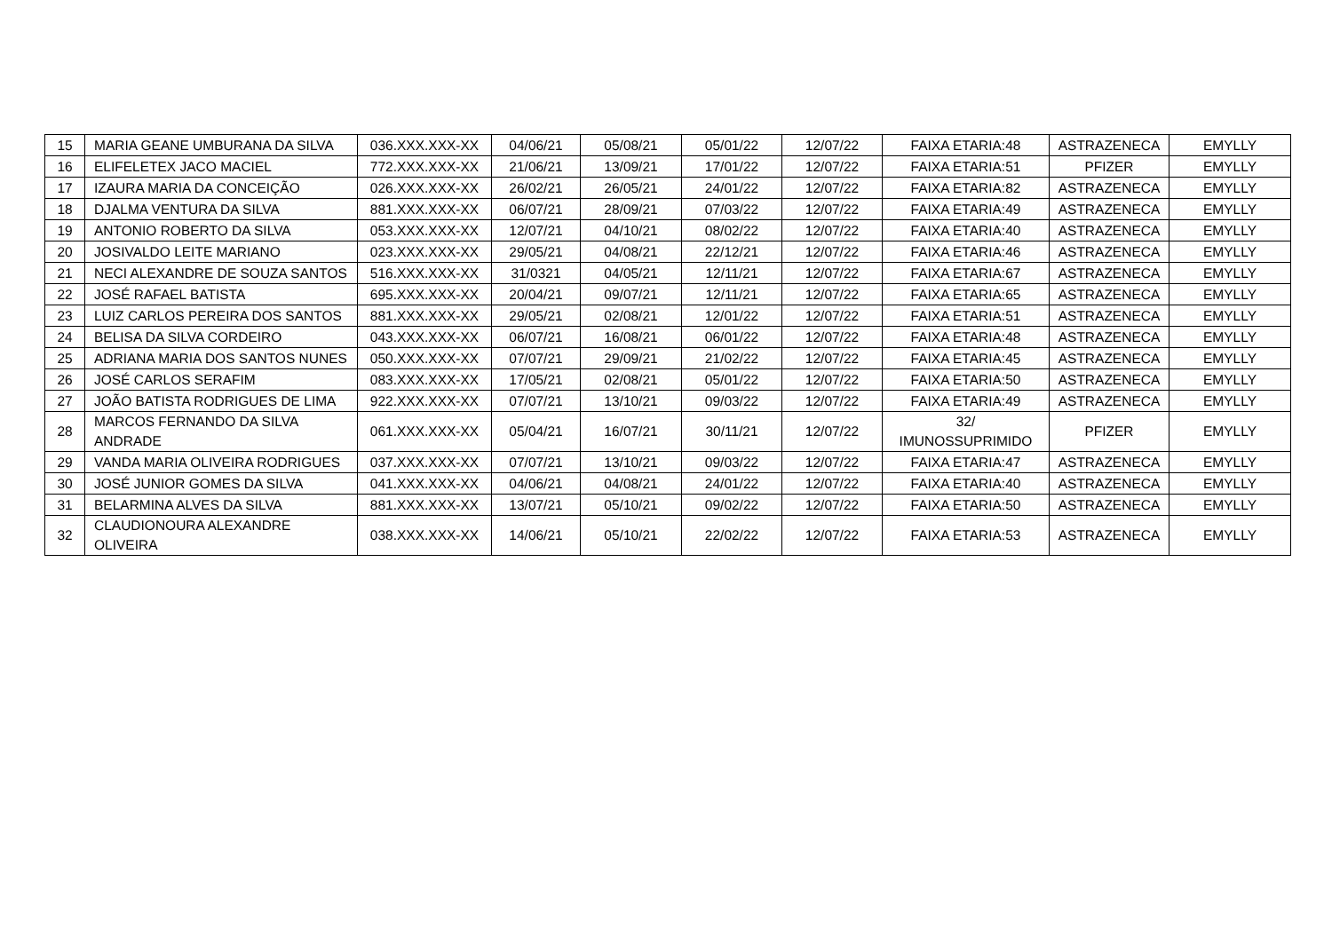| 15 | MARIA GEANE UMBURANA DA SILVA | 036.XXX.XXX-XX | 04/06/21 | 05/08/21 | 05/01/22 | 12/07/22 | FAIXA ETARIA:48 | ASTRAZENECA | EMYLLY |
| 16 | ELIFELETEX JACO MACIEL | 772.XXX.XXX-XX | 21/06/21 | 13/09/21 | 17/01/22 | 12/07/22 | FAIXA ETARIA:51 | PFIZER | EMYLLY |
| 17 | IZAURA MARIA DA CONCEIÇÃO | 026.XXX.XXX-XX | 26/02/21 | 26/05/21 | 24/01/22 | 12/07/22 | FAIXA ETARIA:82 | ASTRAZENECA | EMYLLY |
| 18 | DJALMA VENTURA DA SILVA | 881.XXX.XXX-XX | 06/07/21 | 28/09/21 | 07/03/22 | 12/07/22 | FAIXA ETARIA:49 | ASTRAZENECA | EMYLLY |
| 19 | ANTONIO ROBERTO DA SILVA | 053.XXX.XXX-XX | 12/07/21 | 04/10/21 | 08/02/22 | 12/07/22 | FAIXA ETARIA:40 | ASTRAZENECA | EMYLLY |
| 20 | JOSIVALDO LEITE MARIANO | 023.XXX.XXX-XX | 29/05/21 | 04/08/21 | 22/12/21 | 12/07/22 | FAIXA ETARIA:46 | ASTRAZENECA | EMYLLY |
| 21 | NECI ALEXANDRE DE SOUZA SANTOS | 516.XXX.XXX-XX | 31/0321 | 04/05/21 | 12/11/21 | 12/07/22 | FAIXA ETARIA:67 | ASTRAZENECA | EMYLLY |
| 22 | JOSÉ RAFAEL BATISTA | 695.XXX.XXX-XX | 20/04/21 | 09/07/21 | 12/11/21 | 12/07/22 | FAIXA ETARIA:65 | ASTRAZENECA | EMYLLY |
| 23 | LUIZ CARLOS PEREIRA DOS SANTOS | 881.XXX.XXX-XX | 29/05/21 | 02/08/21 | 12/01/22 | 12/07/22 | FAIXA ETARIA:51 | ASTRAZENECA | EMYLLY |
| 24 | BELISA DA SILVA CORDEIRO | 043.XXX.XXX-XX | 06/07/21 | 16/08/21 | 06/01/22 | 12/07/22 | FAIXA ETARIA:48 | ASTRAZENECA | EMYLLY |
| 25 | ADRIANA MARIA DOS SANTOS NUNES | 050.XXX.XXX-XX | 07/07/21 | 29/09/21 | 21/02/22 | 12/07/22 | FAIXA ETARIA:45 | ASTRAZENECA | EMYLLY |
| 26 | JOSÉ CARLOS SERAFIM | 083.XXX.XXX-XX | 17/05/21 | 02/08/21 | 05/01/22 | 12/07/22 | FAIXA ETARIA:50 | ASTRAZENECA | EMYLLY |
| 27 | JOÃO BATISTA RODRIGUES DE LIMA | 922.XXX.XXX-XX | 07/07/21 | 13/10/21 | 09/03/22 | 12/07/22 | FAIXA ETARIA:49 | ASTRAZENECA | EMYLLY |
| 28 | MARCOS FERNANDO DA SILVA ANDRADE | 061.XXX.XXX-XX | 05/04/21 | 16/07/21 | 30/11/21 | 12/07/22 | 32/ IMUNOSSUPRIMIDO | PFIZER | EMYLLY |
| 29 | VANDA MARIA OLIVEIRA RODRIGUES | 037.XXX.XXX-XX | 07/07/21 | 13/10/21 | 09/03/22 | 12/07/22 | FAIXA ETARIA:47 | ASTRAZENECA | EMYLLY |
| 30 | JOSÉ JUNIOR GOMES DA SILVA | 041.XXX.XXX-XX | 04/06/21 | 04/08/21 | 24/01/22 | 12/07/22 | FAIXA ETARIA:40 | ASTRAZENECA | EMYLLY |
| 31 | BELARMINA ALVES DA SILVA | 881.XXX.XXX-XX | 13/07/21 | 05/10/21 | 09/02/22 | 12/07/22 | FAIXA ETARIA:50 | ASTRAZENECA | EMYLLY |
| 32 | CLAUDIONOURA ALEXANDRE OLIVEIRA | 038.XXX.XXX-XX | 14/06/21 | 05/10/21 | 22/02/22 | 12/07/22 | FAIXA ETARIA:53 | ASTRAZENECA | EMYLLY |